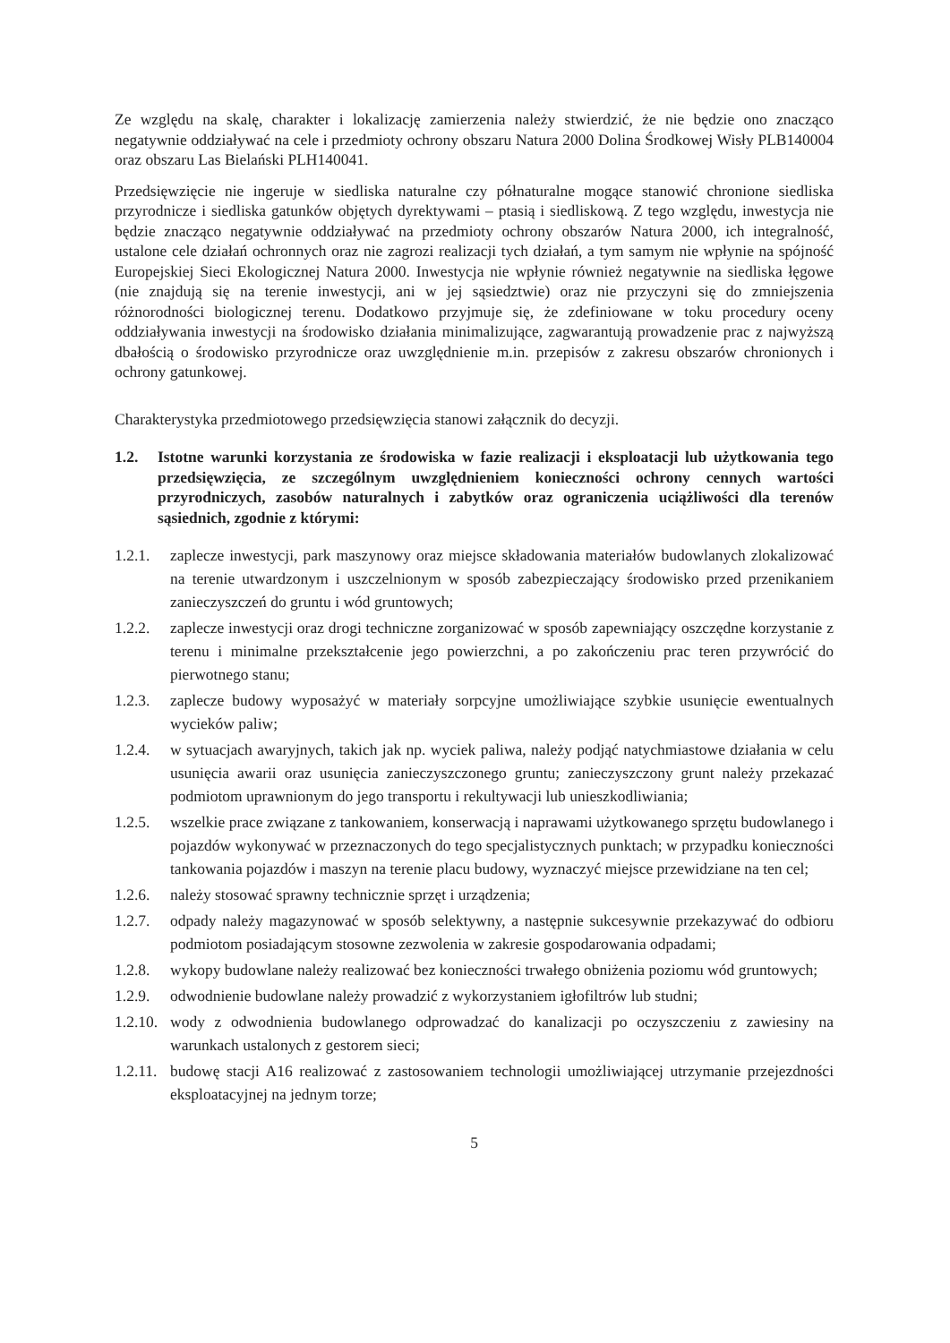Ze względu na skalę, charakter i lokalizację zamierzenia należy stwierdzić, że nie będzie ono znacząco negatywnie oddziaływać na cele i przedmioty ochrony obszaru Natura 2000 Dolina Środkowej Wisły PLB140004 oraz obszaru Las Bielański PLH140041.
Przedsięwzięcie nie ingeruje w siedliska naturalne czy półnaturalne mogące stanowić chronione siedliska przyrodnicze i siedliska gatunków objętych dyrektywami – ptasią i siedliskową. Z tego względu, inwestycja nie będzie znacząco negatywnie oddziaływać na przedmioty ochrony obszarów Natura 2000, ich integralność, ustalone cele działań ochronnych oraz nie zagrozi realizacji tych działań, a tym samym nie wpłynie na spójność Europejskiej Sieci Ekologicznej Natura 2000. Inwestycja nie wpłynie również negatywnie na siedliska łęgowe (nie znajdują się na terenie inwestycji, ani w jej sąsiedztwie) oraz nie przyczyni się do zmniejszenia różnorodności biologicznej terenu. Dodatkowo przyjmuje się, że zdefiniowane w toku procedury oceny oddziaływania inwestycji na środowisko działania minimalizujące, zagwarantują prowadzenie prac z najwyższą dbałością o środowisko przyrodnicze oraz uwzględnienie m.in. przepisów z zakresu obszarów chronionych i ochrony gatunkowej.
Charakterystyka przedmiotowego przedsięwzięcia stanowi załącznik do decyzji.
1.2. Istotne warunki korzystania ze środowiska w fazie realizacji i eksploatacji lub użytkowania tego przedsięwzięcia, ze szczególnym uwzględnieniem konieczności ochrony cennych wartości przyrodniczych, zasobów naturalnych i zabytków oraz ograniczenia uciążliwości dla terenów sąsiednich, zgodnie z którymi:
1.2.1. zaplecze inwestycji, park maszynowy oraz miejsce składowania materiałów budowlanych zlokalizować na terenie utwardzonym i uszczelnionym w sposób zabezpieczający środowisko przed przenikaniem zanieczyszczeń do gruntu i wód gruntowych;
1.2.2. zaplecze inwestycji oraz drogi techniczne zorganizować w sposób zapewniający oszczędne korzystanie z terenu i minimalne przekształcenie jego powierzchni, a po zakończeniu prac teren przywrócić do pierwotnego stanu;
1.2.3. zaplecze budowy wyposażyć w materiały sorpcyjne umożliwiające szybkie usunięcie ewentualnych wycieków paliw;
1.2.4. w sytuacjach awaryjnych, takich jak np. wyciek paliwa, należy podjąć natychmiastowe działania w celu usunięcia awarii oraz usunięcia zanieczyszczonego gruntu; zanieczyszczony grunt należy przekazać podmiotom uprawnionym do jego transportu i rekultywacji lub unieszkodliwiania;
1.2.5. wszelkie prace związane z tankowaniem, konserwacją i naprawami użytkowanego sprzętu budowlanego i pojazdów wykonywać w przeznaczonych do tego specjalistycznych punktach; w przypadku konieczności tankowania pojazdów i maszyn na terenie placu budowy, wyznaczyć miejsce przewidziane na ten cel;
1.2.6. należy stosować sprawny technicznie sprzęt i urządzenia;
1.2.7. odpady należy magazynować w sposób selektywny, a następnie sukcesywnie przekazywać do odbioru podmiotom posiadającym stosowne zezwolenia w zakresie gospodarowania odpadami;
1.2.8. wykopy budowlane należy realizować bez konieczności trwałego obniżenia poziomu wód gruntowych;
1.2.9. odwodnienie budowlane należy prowadzić z wykorzystaniem igłofiltrów lub studni;
1.2.10. wody z odwodnienia budowlanego odprowadzać do kanalizacji po oczyszczeniu z zawiesiny na warunkach ustalonych z gestorem sieci;
1.2.11. budowę stacji A16 realizować z zastosowaniem technologii umożliwiającej utrzymanie przejezdności eksploatacyjnej na jednym torze;
5